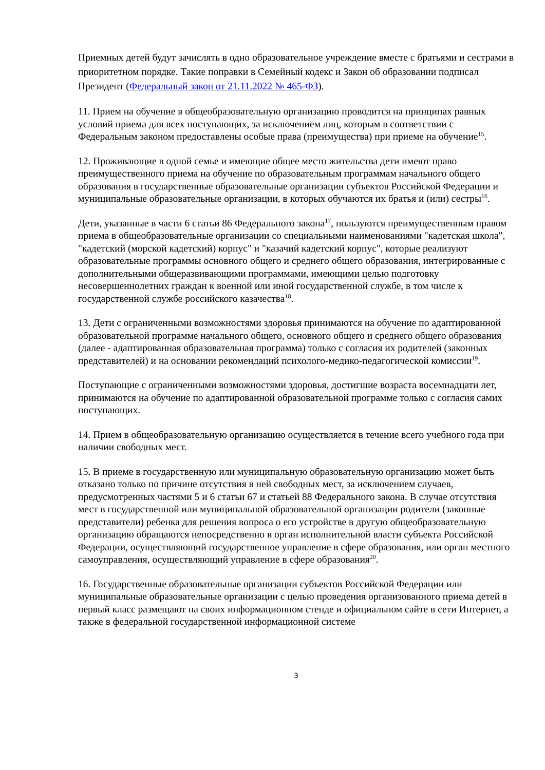Приемных детей будут зачислять в одно образовательное учреждение вместе с братьями и сестрами в приоритетном порядке. Такие поправки в Семейный кодекс и Закон об образовании подписал Президент (Федеральный закон от 21.11.2022 № 465-ФЗ).
11. Прием на обучение в общеобразовательную организацию проводится на принципах равных условий приема для всех поступающих, за исключением лиц, которым в соответствии с Федеральным законом предоставлены особые права (преимущества) при приеме на обучение<sup>15</sup>.
12. Проживающие в одной семье и имеющие общее место жительства дети имеют право преимущественного приема на обучение по образовательным программам начального общего образования в государственные образовательные организации субъектов Российской Федерации и муниципальные образовательные организации, в которых обучаются их братья и (или) сестры<sup>16</sup>.
Дети, указанные в части 6 статьи 86 Федерального закона<sup>17</sup>, пользуются преимущественным правом приема в общеобразовательные организации со специальными наименованиями "кадетская школа", "кадетский (морской кадетский) корпус" и "казачий кадетский корпус", которые реализуют образовательные программы основного общего и среднего общего образования, интегрированные с дополнительными общеразвивающими программами, имеющими целью подготовку несовершеннолетних граждан к военной или иной государственной службе, в том числе к государственной службе российского казачества<sup>18</sup>.
13. Дети с ограниченными возможностями здоровья принимаются на обучение по адаптированной образовательной программе начального общего, основного общего и среднего общего образования (далее - адаптированная образовательная программа) только с согласия их родителей (законных представителей) и на основании рекомендаций психолого-медико-педагогической комиссии<sup>19</sup>.
Поступающие с ограниченными возможностями здоровья, достигшие возраста восемнадцати лет, принимаются на обучение по адаптированной образовательной программе только с согласия самих поступающих.
14. Прием в общеобразовательную организацию осуществляется в течение всего учебного года при наличии свободных мест.
15. В приеме в государственную или муниципальную образовательную организацию может быть отказано только по причине отсутствия в ней свободных мест, за исключением случаев, предусмотренных частями 5 и 6 статьи 67 и статьей 88 Федерального закона. В случае отсутствия мест в государственной или муниципальной образовательной организации родители (законные представители) ребенка для решения вопроса о его устройстве в другую общеобразовательную организацию обращаются непосредственно в орган исполнительной власти субъекта Российской Федерации, осуществляющий государственное управление в сфере образования, или орган местного самоуправления, осуществляющий управление в сфере образования<sup>20</sup>.
16. Государственные образовательные организации субъектов Российской Федерации или муниципальные образовательные организации с целью проведения организованного приема детей в первый класс размещают на своих информационном стенде и официальном сайте в сети Интернет, а также в федеральной государственной информационной системе
3